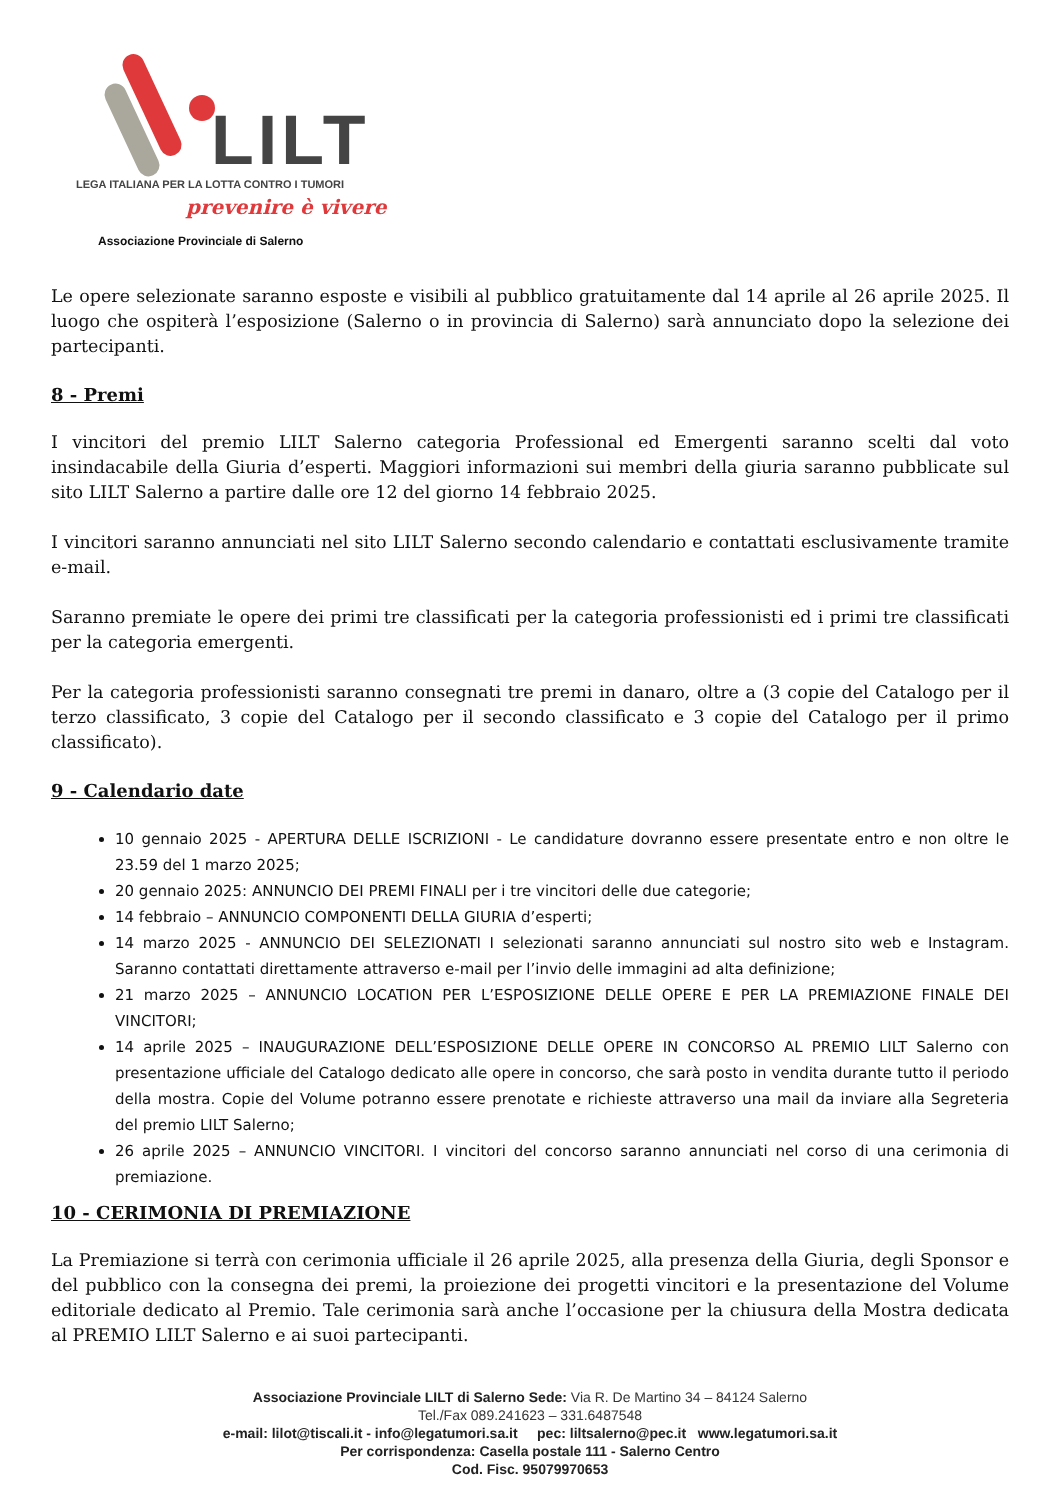LILT
LEGA ITALIANA PER LA LOTTA CONTRO I TUMORI
prevenire è vivere
Associazione Provinciale di Salerno
Le opere selezionate saranno esposte e visibili al pubblico gratuitamente dal 14 aprile al 26 aprile 2025. Il luogo che ospiterà l’esposizione (Salerno o in provincia di Salerno) sarà annunciato dopo la selezione dei partecipanti.
8 - Premi
I vincitori del premio LILT Salerno categoria Professional ed Emergenti saranno scelti dal voto insindacabile della Giuria d’esperti. Maggiori informazioni sui membri della giuria saranno pubblicate sul sito LILT Salerno a partire dalle ore 12 del giorno 14 febbraio 2025.
I vincitori saranno annunciati nel sito LILT Salerno secondo calendario e contattati esclusivamente tramite e-mail.
Saranno premiate le opere dei primi tre classificati per la categoria professionisti ed i primi tre classificati per la categoria emergenti.
Per la categoria professionisti saranno consegnati tre premi in danaro, oltre a (3 copie del Catalogo per il terzo classificato, 3 copie del Catalogo per il secondo classificato e 3 copie del Catalogo per il primo classificato).
9 - Calendario date
10 gennaio 2025 - APERTURA DELLE ISCRIZIONI - Le candidature dovranno essere presentate entro e non oltre le 23.59 del 1 marzo 2025;
20 gennaio 2025: ANNUNCIO DEI PREMI FINALI per i tre vincitori delle due categorie;
14 febbraio – ANNUNCIO COMPONENTI DELLA GIURIA d’esperti;
14 marzo 2025 - ANNUNCIO DEI SELEZIONATI I selezionati saranno annunciati sul nostro sito web e Instagram. Saranno contattati direttamente attraverso e-mail per l’invio delle immagini ad alta definizione;
21 marzo 2025 – ANNUNCIO LOCATION PER L’ESPOSIZIONE DELLE OPERE E PER LA PREMIAZIONE FINALE DEI VINCITORI;
14 aprile 2025 – INAUGURAZIONE DELL’ESPOSIZIONE DELLE OPERE IN CONCORSO AL PREMIO LILT Salerno con presentazione ufficiale del Catalogo dedicato alle opere in concorso, che sarà posto in vendita durante tutto il periodo della mostra. Copie del Volume potranno essere prenotate e richieste attraverso una mail da inviare alla Segreteria del premio LILT Salerno;
26 aprile 2025 – ANNUNCIO VINCITORI. I vincitori del concorso saranno annunciati nel corso di una cerimonia di premiazione.
10 - CERIMONIA DI PREMIAZIONE
La Premiazione si terrà con cerimonia ufficiale il 26 aprile 2025, alla presenza della Giuria, degli Sponsor e del pubblico con la consegna dei premi, la proiezione dei progetti vincitori e la presentazione del Volume editoriale dedicato al Premio. Tale cerimonia sarà anche l’occasione per la chiusura della Mostra dedicata al PREMIO LILT Salerno e ai suoi partecipanti.
Associazione Provinciale LILT di Salerno Sede: Via R. De Martino 34 – 84124 Salerno
Tel./Fax 089.241623 – 331.6487548
e-mail: lilot@tiscali.it - info@legatumori.sa.it pec: liltsalerno@pec.it www.legatumori.sa.it
Per corrispondenza: Casella postale 111 - Salerno Centro
Cod. Fisc. 95079970653